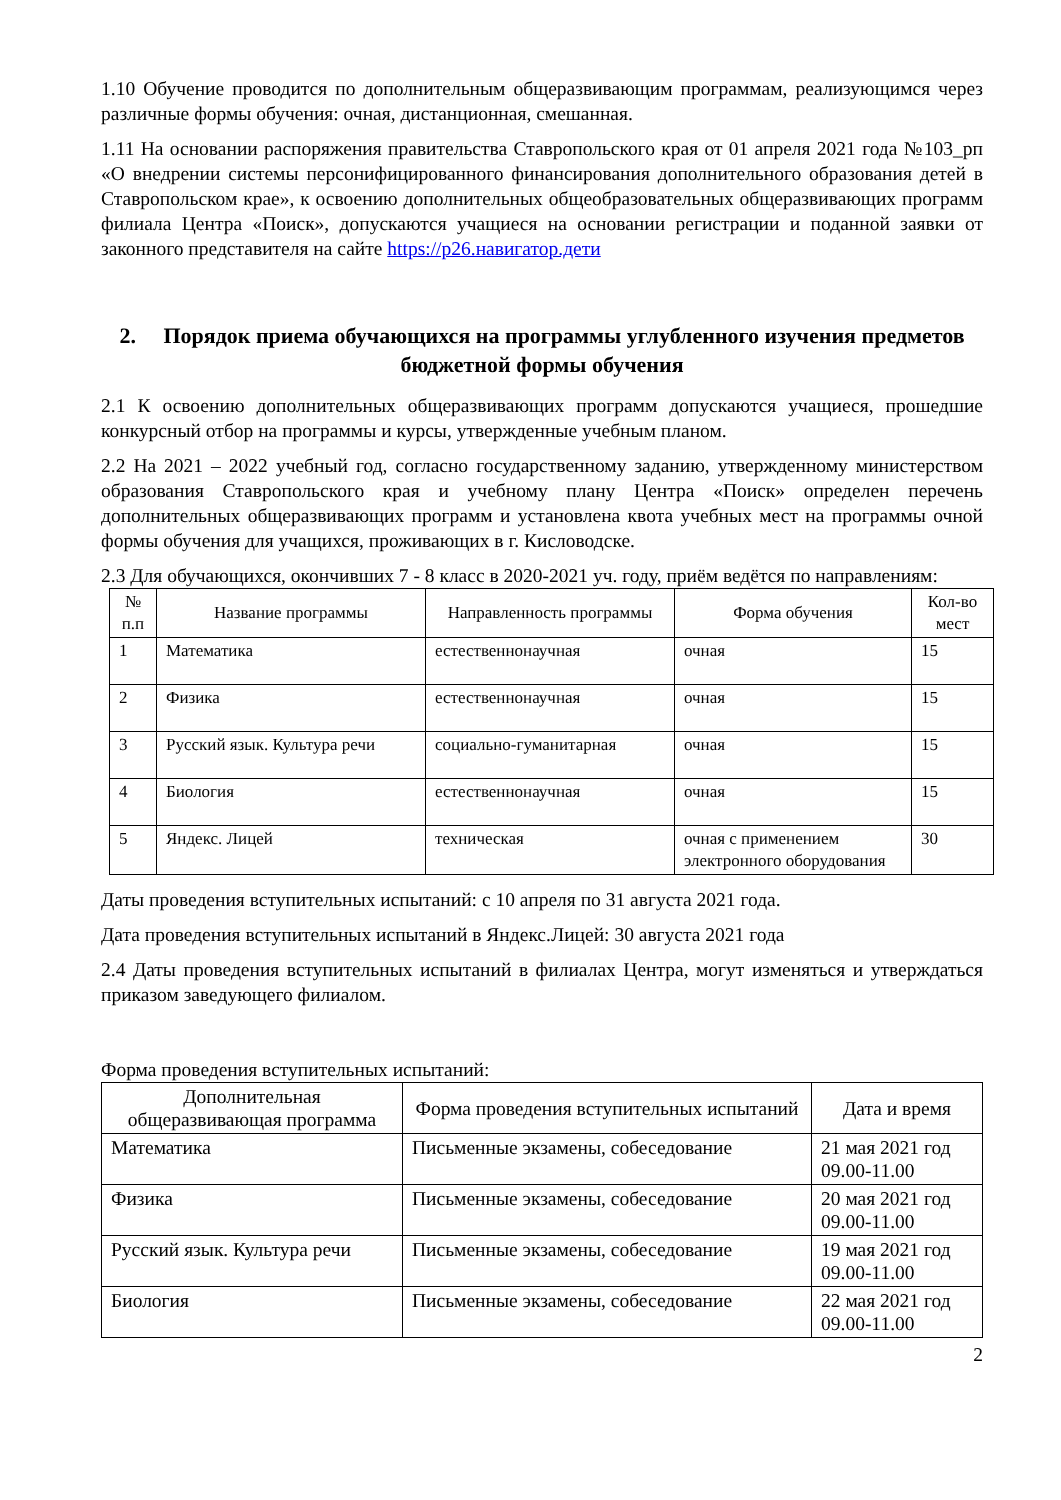1.10 Обучение проводится по дополнительным общеразвивающим программам, реализующимся через различные формы обучения: очная, дистанционная, смешанная.
1.11 На основании распоряжения правительства Ставропольского края от 01 апреля 2021 года №103_рп «О внедрении системы персонифицированного финансирования дополнительного образования детей в Ставропольском крае», к освоению дополнительных общеобразовательных общеразвивающих программ филиала Центра «Поиск», допускаются учащиеся на основании регистрации и поданной заявки от законного представителя на сайте https://р26.навигатор.дети
2. Порядок приема обучающихся на программы углубленного изучения предметов бюджетной формы обучения
2.1 К освоению дополнительных общеразвивающих программ допускаются учащиеся, прошедшие конкурсный отбор на программы и курсы, утвержденные учебным планом.
2.2 На 2021 – 2022 учебный год, согласно государственному заданию, утвержденному министерством образования Ставропольского края и учебному плану Центра «Поиск» определен перечень дополнительных общеразвивающих программ и установлена квота учебных мест на программы очной формы обучения для учащихся, проживающих в г. Кисловодске.
2.3 Для обучающихся, окончивших 7 - 8 класс в 2020-2021 уч. году, приём ведётся по направлениям:
| № п.п | Название программы | Направленность программы | Форма обучения | Кол-во мест |
| --- | --- | --- | --- | --- |
| 1 | Математика | естественнонаучная | очная | 15 |
| 2 | Физика | естественнонаучная | очная | 15 |
| 3 | Русский язык. Культура речи | социально-гуманитарная | очная | 15 |
| 4 | Биология | естественнонаучная | очная | 15 |
| 5 | Яндекс. Лицей | техническая | очная с применением электронного оборудования | 30 |
Даты проведения вступительных испытаний: с 10 апреля по 31 августа 2021 года.
Дата проведения вступительных испытаний в Яндекс.Лицей: 30 августа 2021 года
2.4 Даты проведения вступительных испытаний в филиалах Центра, могут изменяться и утверждаться приказом заведующего филиалом.
Форма проведения вступительных испытаний:
| Дополнительная общеразвивающая программа | Форма проведения вступительных испытаний | Дата и время |
| --- | --- | --- |
| Математика | Письменные экзамены, собеседование | 21 мая 2021 год 09.00-11.00 |
| Физика | Письменные экзамены, собеседование | 20 мая 2021 год 09.00-11.00 |
| Русский язык. Культура речи | Письменные экзамены, собеседование | 19 мая 2021 год 09.00-11.00 |
| Биология | Письменные экзамены, собеседование | 22 мая 2021 год 09.00-11.00 |
2